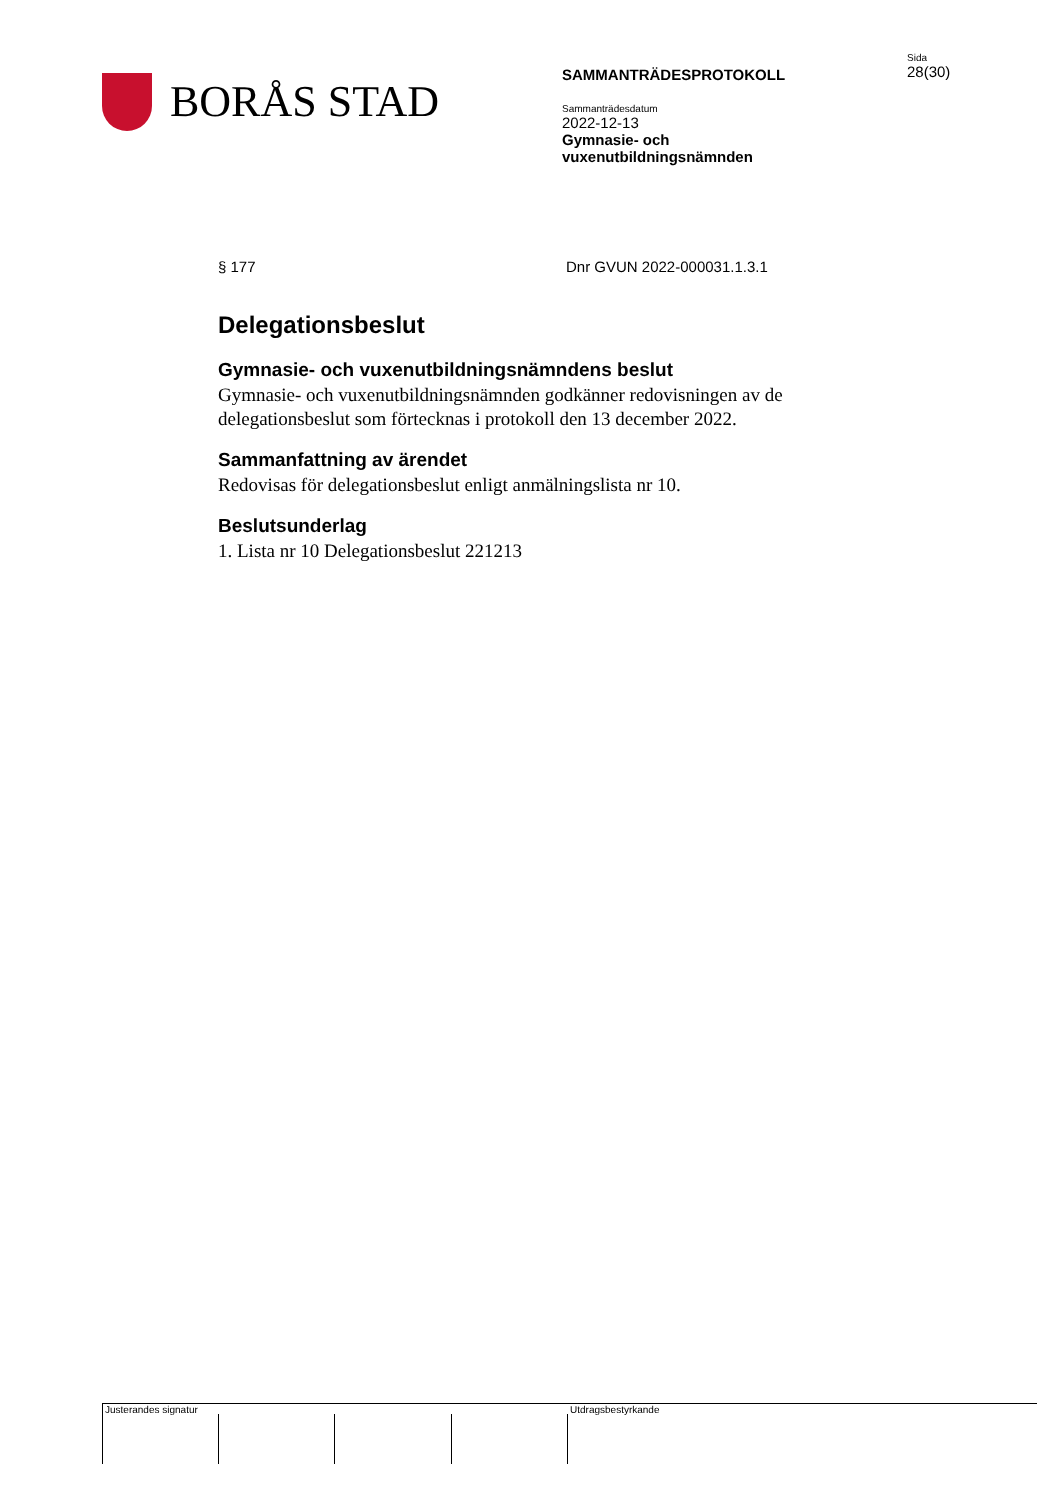BORÅS STAD
SAMMANTRÄDESPROTOKOLL
Sammanträdesdatum
2022-12-13
Gymnasie- och
vuxenutbildningsnämnden
Sida
28(30)
§ 177 Dnr GVUN 2022-000031.1.3.1
Delegationsbeslut
Gymnasie- och vuxenutbildningsnämndens beslut
Gymnasie- och vuxenutbildningsnämnden godkänner redovisningen av de delegationsbeslut som förtecknas i protokoll den 13 december 2022.
Sammanfattning av ärendet
Redovisas för delegationsbeslut enligt anmälningslista nr 10.
Beslutsunderlag
1. Lista nr 10 Delegationsbeslut 221213
Justerandes signatur Utdragsbestyrkande